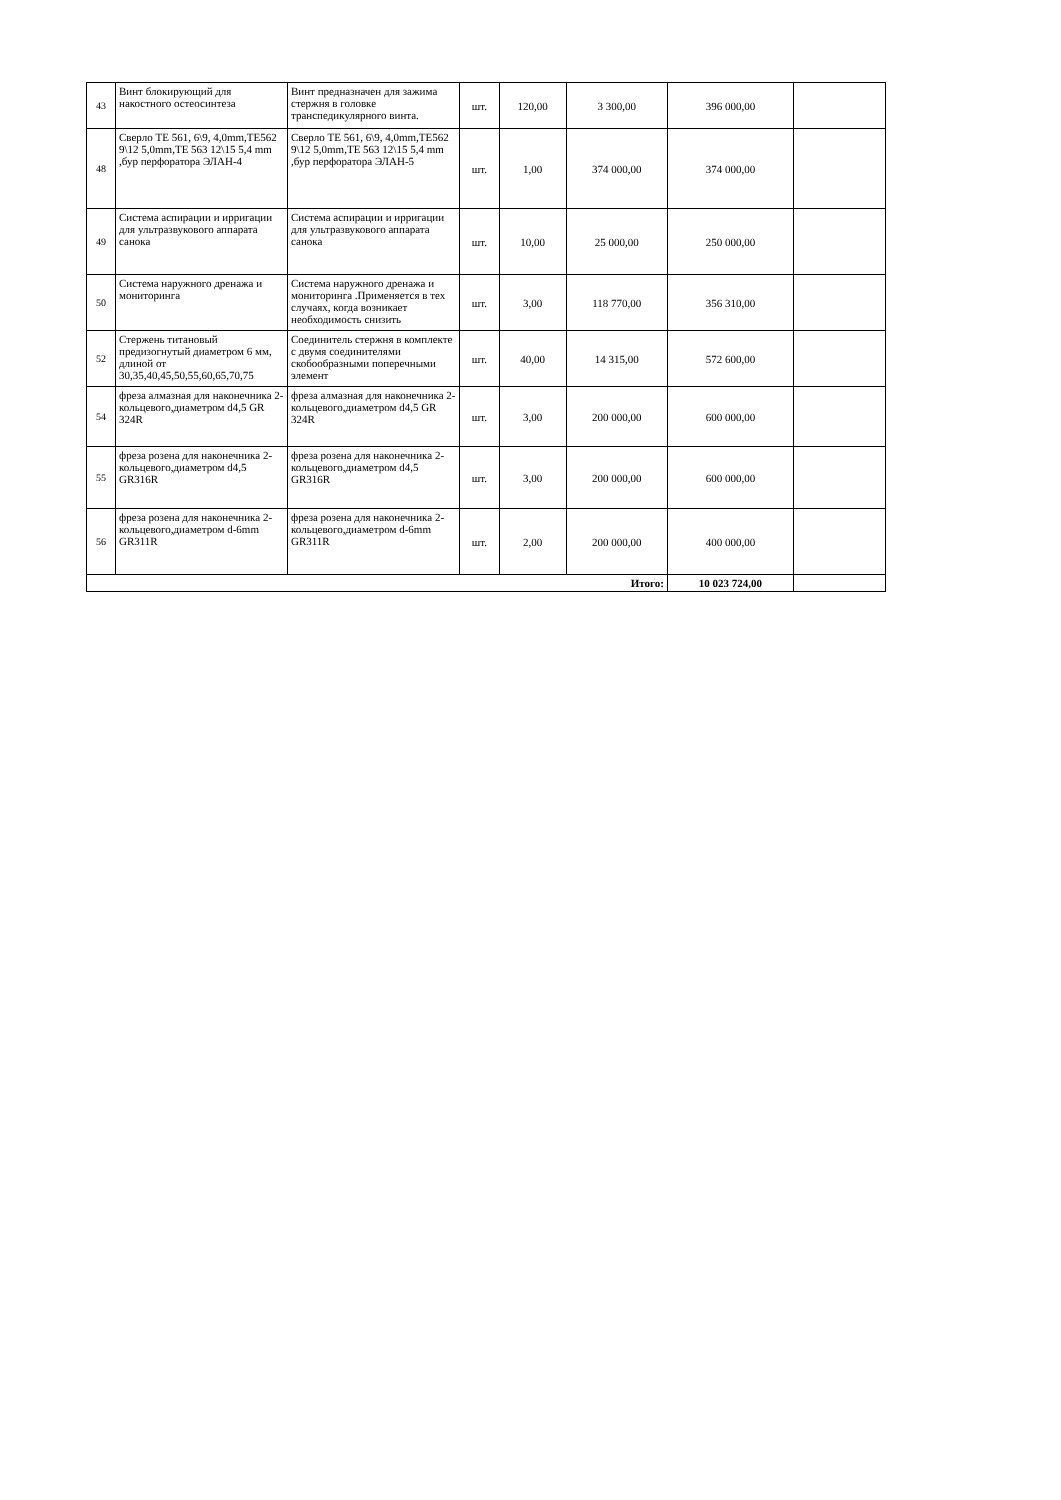| 43 | Винт блокирующий для накостного остеосинтеза | Винт предназначен для зажима стержня в головке транспедикулярного винта. | шт. | 120,00 | 3 300,00 | 396 000,00 | |
| 48 | Сверло TE 561, 6\9, 4,0mm,TE562 9\12 5,0mm,TE 563 12\15 5,4 mm ,бур перфоратора ЭЛАН-4 | Сверло TE 561, 6\9, 4,0mm,TE562 9\12 5,0mm,TE 563 12\15 5,4 mm ,бур перфоратора ЭЛАН-5 | шт. | 1,00 | 374 000,00 | 374 000,00 | |
| 49 | Система аспирации и ирригации для ультразвукового аппарата санока | Система аспирации и ирригации для ультразвукового аппарата санока | шт. | 10,00 | 25 000,00 | 250 000,00 | |
| 50 | Система наружного дренажа и мониторинга | Система наружного дренажа и мониторинга .Применяется в тех случаях, когда возникает необходимость снизить | шт. | 3,00 | 118 770,00 | 356 310,00 | |
| 52 | Стержень титановый предизогнутый диаметром 6 мм, длиной от 30,35,40,45,50,55,60,65,70,75 | Соединитель стержня в комплекте с двумя соединителями скобообразными поперечными элемент | шт. | 40,00 | 14 315,00 | 572 600,00 | |
| 54 | фреза алмазная для наконечника 2-кольцевого,диаметром d4,5 GR 324R | фреза алмазная для наконечника 2-кольцевого,диаметром d4,5 GR 324R | шт. | 3,00 | 200 000,00 | 600 000,00 | |
| 55 | фреза розена для наконечника 2-кольцевого,диаметром d4,5 GR316R | фреза розена для наконечника 2-кольцевого,диаметром d4,5 GR316R | шт. | 3,00 | 200 000,00 | 600 000,00 | |
| 56 | фреза розена для наконечника 2-кольцевого,диаметром d-6mm GR311R | фреза розена для наконечника 2-кольцевого,диаметром d-6mm GR311R | шт. | 2,00 | 200 000,00 | 400 000,00 | |
| Итого: | | | | | | 10 023 724,00 | |